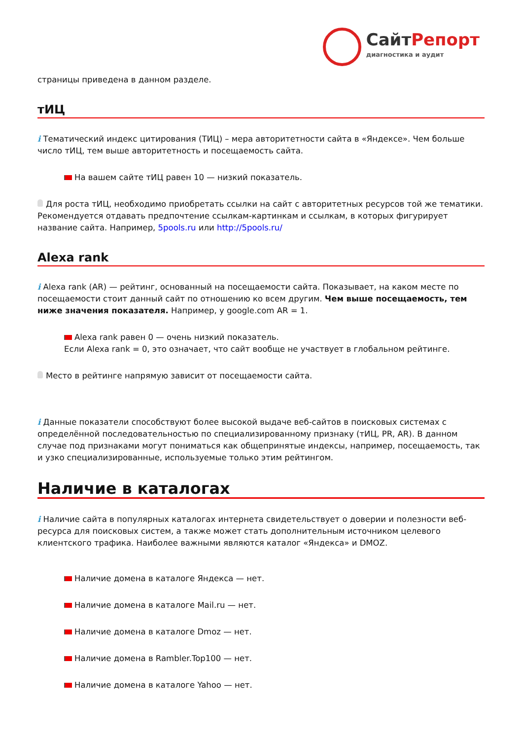СайтРепорт
диагностика и аудит
страницы приведена в данном разделе.
тИЦ
i Тематический индекс цитирования (ТИЦ) – мера авторитетности сайта в «Яндексе». Чем больше число тИЦ, тем выше авторитетность и посещаемость сайта.
На вашем сайте тИЦ равен 10 — низкий показатель.
Для роста тИЦ, необходимо приобретать ссылки на сайт с авторитетных ресурсов той же тематики. Рекомендуется отдавать предпочтение ссылкам-картинкам и ссылкам, в которых фигурирует название сайта. Например, 5pools.ru или http://5pools.ru/
Alexa rank
i Alexa rank (AR) — рейтинг, основанный на посещаемости сайта. Показывает, на каком месте по посещаемости стоит данный сайт по отношению ко всем другим. Чем выше посещаемость, тем ниже значения показателя. Например, у google.com AR = 1.
Alexa rank равен 0 — очень низкий показатель.
Если Alexa rank = 0, это означает, что сайт вообще не участвует в глобальном рейтинге.
Место в рейтинге напрямую зависит от посещаемости сайта.
i Данные показатели способствуют более высокой выдаче веб-сайтов в поисковых системах с определённой последовательностью по специализированному признаку (тИЦ, PR, AR). В данном случае под признаками могут пониматься как общепринятые индексы, например, посещаемость, так и узко специализированные, используемые только этим рейтингом.
Наличие в каталогах
i Наличие сайта в популярных каталогах интернета свидетельствует о доверии и полезности веб-ресурса для поисковых систем, а также может стать дополнительным источником целевого клиентского трафика. Наиболее важными являются каталог «Яндекса» и DMOZ.
Наличие домена в каталоге Яндекса — нет.
Наличие домена в каталоге Mail.ru — нет.
Наличие домена в каталоге Dmoz — нет.
Наличие домена в Rambler.Top100 — нет.
Наличие домена в каталоге Yahoo — нет.